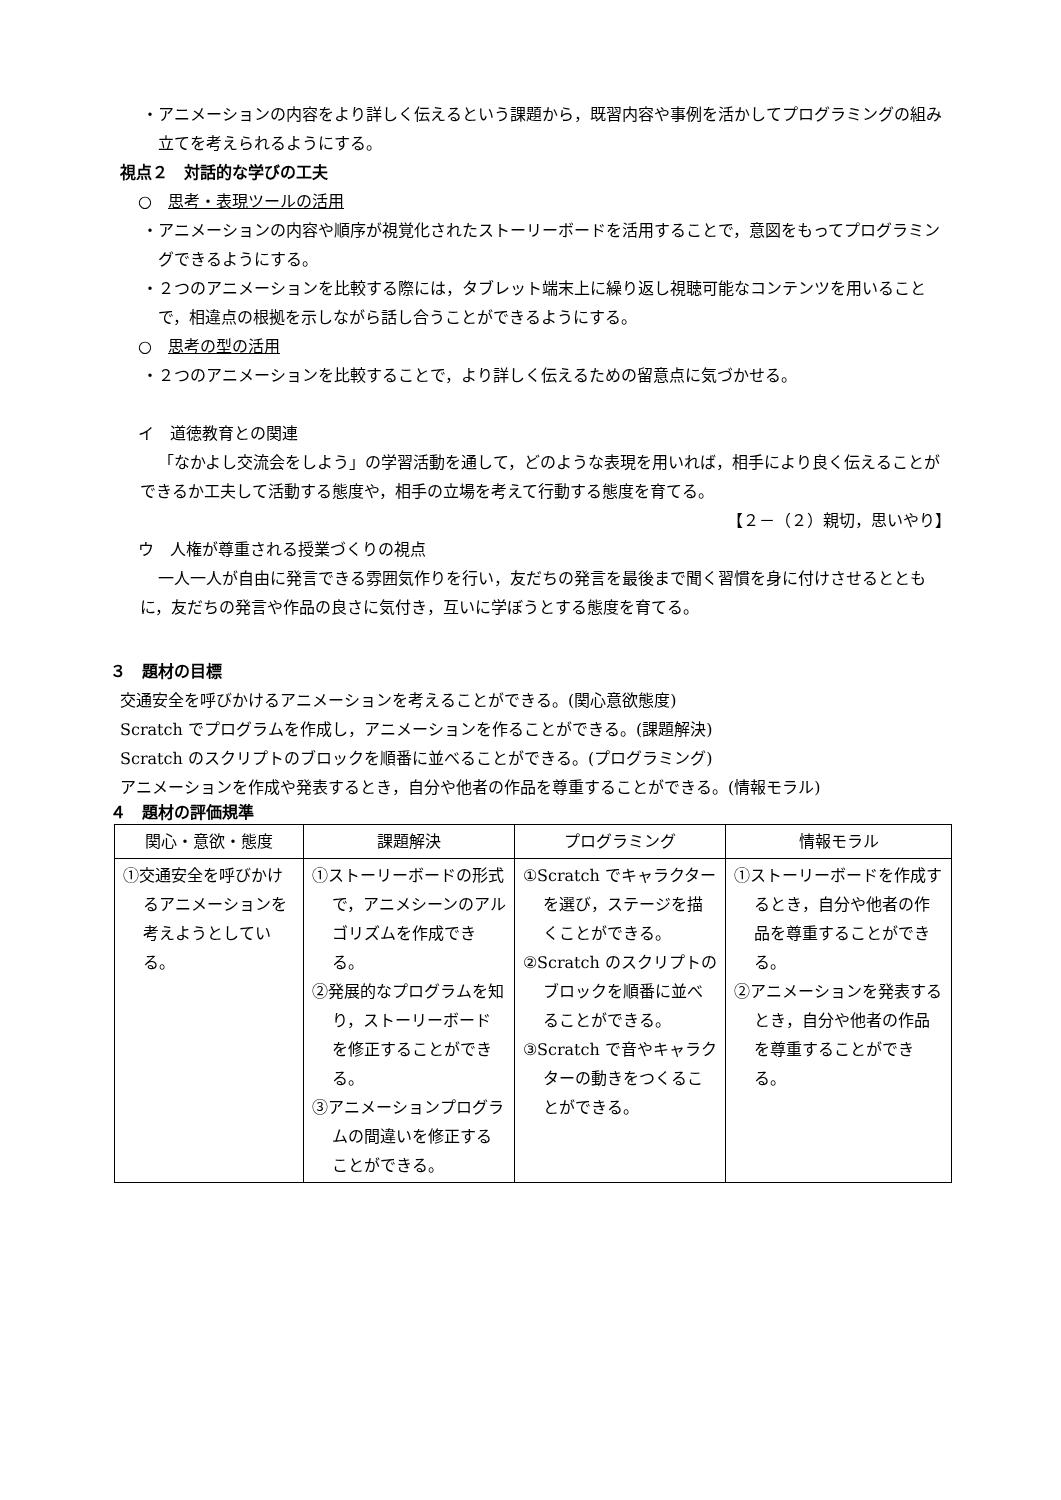・アニメーションの内容をより詳しく伝えるという課題から，既習内容や事例を活かしてプログラミングの組み立てを考えられるようにする。
視点２　対話的な学びの工夫
○　思考・表現ツールの活用
・アニメーションの内容や順序が視覚化されたストーリーボードを活用することで，意図をもってプログラミングできるようにする。
・２つのアニメーションを比較する際には，タブレット端末上に繰り返し視聴可能なコンテンツを用いることで，相違点の根拠を示しながら話し合うことができるようにする。
○　思考の型の活用
・２つのアニメーションを比較することで，より詳しく伝えるための留意点に気づかせる。
イ　道徳教育との関連
「なかよし交流会をしよう」の学習活動を通して，どのような表現を用いれば，相手により良く伝えることができるか工夫して活動する態度や，相手の立場を考えて行動する態度を育てる。
【２－（２）親切，思いやり】
ウ　人権が尊重される授業づくりの視点
一人一人が自由に発言できる雰囲気作りを行い，友だちの発言を最後まで聞く習慣を身に付けさせるとともに，友だちの発言や作品の良さに気付き，互いに学ぼうとする態度を育てる。
３　題材の目標
交通安全を呼びかけるアニメーションを考えることができる。(関心意欲態度)
Scratch でプログラムを作成し，アニメーションを作ることができる。(課題解決)
Scratch のスクリプトのブロックを順番に並べることができる。(プログラミング)
アニメーションを作成や発表するとき，自分や他者の作品を尊重することができる。(情報モラル)
４　題材の評価規準
| 関心・意欲・態度 | 課題解決 | プログラミング | 情報モラル |
| --- | --- | --- | --- |
| ①交通安全を呼びかけるアニメーションを考えようとしている。 | ①ストーリーボードの形式で，アニメシーンのアルゴリズムを作成できる。 ②発展的なプログラムを知り，ストーリーボードを修正することができる。 ③アニメーションプログラムの間違いを修正することができる。 | ①Scratch でキャラクターを選び，ステージを描くことができる。 ②Scratch のスクリプトのブロックを順番に並べることができる。 ③Scratch で音やキャラクターの動きをつくることができる。 | ①ストーリーボードを作成するとき，自分や他者の作品を尊重することができる。 ②アニメーションを発表するとき，自分や他者の作品を尊重することができる。 |